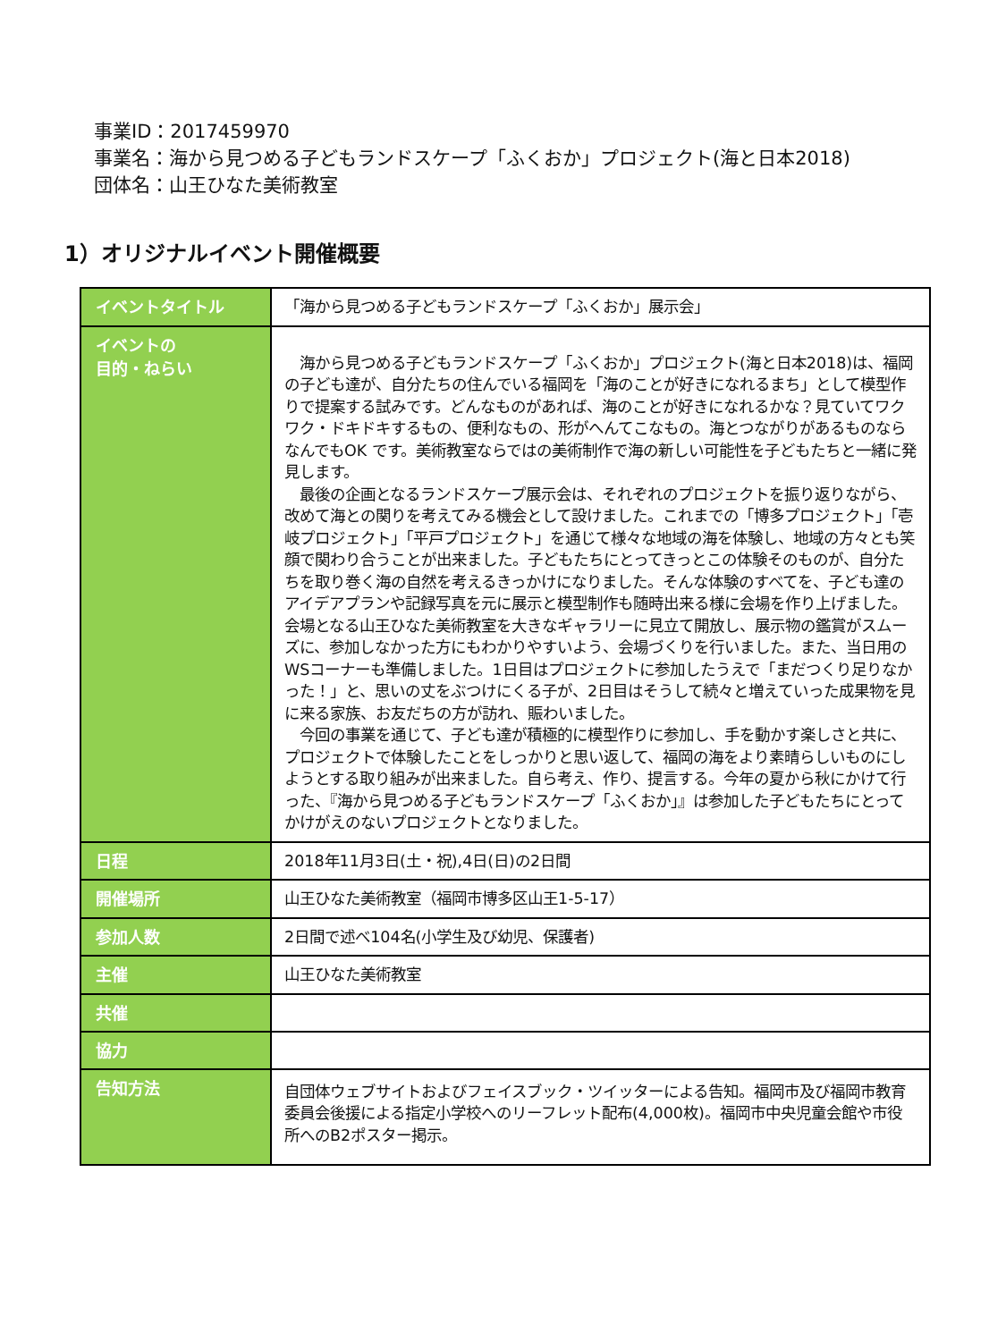事業ID：2017459970
事業名：海から見つめる子どもランドスケープ「ふくおか」プロジェクト(海と日本2018)
団体名：山王ひなた美術教室
1）オリジナルイベント開催概要
| イベントタイトル | 「海から見つめる子どもランドスケープ「ふくおか」展示会」 |
| イベントの 目的・ねらい | 海から見つめる子どもランドスケープ「ふくおか」プロジェクト(海と日本2018)は、福岡の子ども達が、自分たちの住んでいる福岡を「海のことが好きになれるまち」として模型作りで提案する試みです。どんなものがあれば、海のことが好きになれるかな？見ていてワクワク・ドキドキするもの、便利なもの、形がへんてこなもの。海とつながりがあるものならなんでもOK です。美術教室ならではの美術制作で海の新しい可能性を子どもたちと一緒に発見します。 最後の企画となるランドスケープ展示会は、それぞれのプロジェクトを振り返りながら、改めて海との関りを考えてみる機会として設けました。これまでの「博多プロジェクト」「壱岐プロジェクト」「平戸プロジェクト」を通じて様々な地域の海を体験し、地域の方々とも笑顔で関わり合うことが出来ました。子どもたちにとってきっとこの体験そのものが、自分たちを取り巻く海の自然を考えるきっかけになりました。そんな体験のすべてを、子ども達のアイデアプランや記録写真を元に展示と模型制作も随時出来る様に会場を作り上げました。会場となる山王ひなた美術教室を大きなギャラリーに見立て開放し、展示物の鑑賞がスムーズに、参加しなかった方にもわかりやすいよう、会場づくりを行いました。また、当日用のWSコーナーも準備しました。1日目はプロジェクトに参加したうえで「まだつくり足りなかった！」と、思いの丈をぶつけにくる子が、2日目はそうして続々と増えていった成果物を見に来る家族、お友だちの方が訪れ、賑わいました。 今回の事業を通じて、子ども達が積極的に模型作りに参加し、手を動かす楽しさと共に、プロジェクトで体験したことをしっかりと思い返して、福岡の海をより素晴らしいものにしようとする取り組みが出来ました。自ら考え、作り、提言する。今年の夏から秋にかけて行った、『海から見つめる子どもランドスケープ「ふくおか」』は参加した子どもたちにとってかけがえのないプロジェクトとなりました。 |
| 日程 | 2018年11月3日(土・祝),4日(日)の2日間 |
| 開催場所 | 山王ひなた美術教室（福岡市博多区山王1-5-17） |
| 参加人数 | 2日間で述べ104名(小学生及び幼児、保護者) |
| 主催 | 山王ひなた美術教室 |
| 共催 | |
| 協力 | |
| 告知方法 | 自団体ウェブサイトおよびフェイスブック・ツイッターによる告知。福岡市及び福岡市教育委員会後援による指定小学校へのリーフレット配布(4,000枚)。福岡市中央児童会館や市役所へのB2ポスター掲示。 |